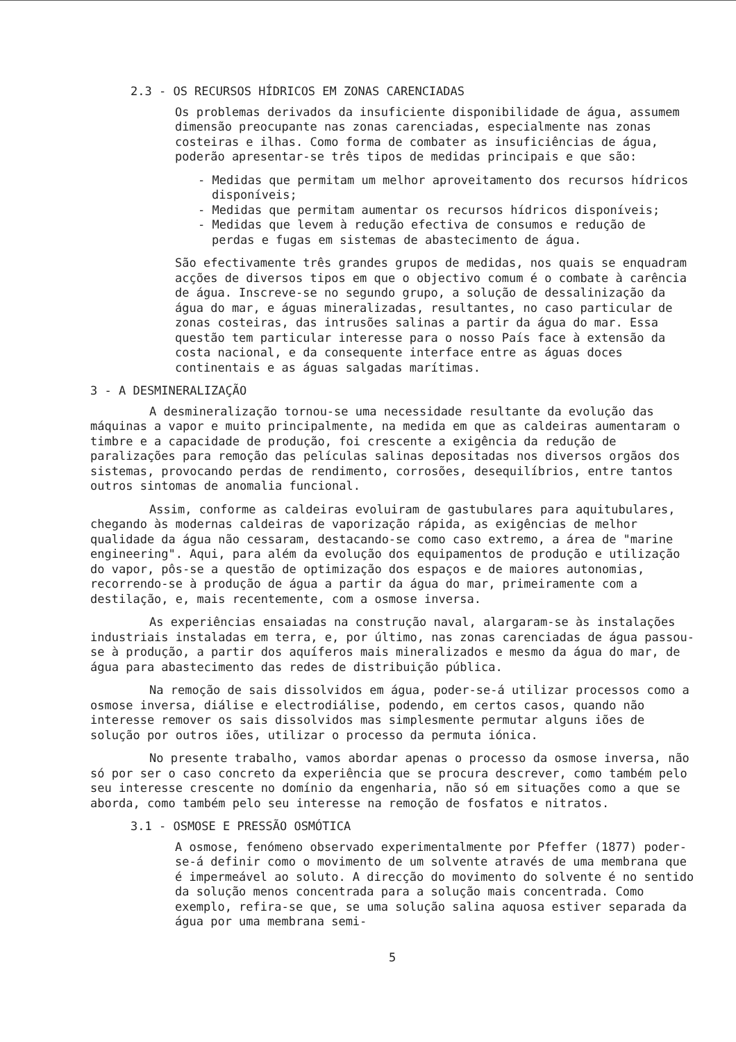2.3 - OS RECURSOS HÍDRICOS EM ZONAS CARENCIADAS
Os problemas derivados da insuficiente disponibilidade de água, assumem dimensão preocupante nas zonas carenciadas, especialmente nas zonas costeiras e ilhas. Como forma de combater as insuficiências de água, poderão apresentar-se três tipos de medidas principais e que são:
- Medidas que permitam um melhor aproveitamento dos recursos hídricos disponíveis;
- Medidas que permitam aumentar os recursos hídricos disponíveis;
- Medidas que levem à redução efectiva de consumos e redução de perdas e fugas em sistemas de abastecimento de água.
São efectivamente três grandes grupos de medidas, nos quais se enquadram acções de diversos tipos em que o objectivo comum é o combate à carência de água. Inscreve-se no segundo grupo, a solução de dessalinização da água do mar, e águas mineralizadas, resultantes, no caso particular de zonas costeiras, das intrusões salinas a partir da água do mar. Essa questão tem particular interesse para o nosso País face à extensão da costa nacional, e da consequente interface entre as águas doces continentais e as águas salgadas marítimas.
3 - A DESMINERALIZAÇÃO
A desmineralização tornou-se uma necessidade resultante da evolução das máquinas a vapor e muito principalmente, na medida em que as caldeiras aumentaram o timbre e a capacidade de produção, foi crescente a exigência da redução de paralizações para remoção das películas salinas depositadas nos diversos orgãos dos sistemas, provocando perdas de rendimento, corrosões, desequilíbrios, entre tantos outros sintomas de anomalia funcional.
Assim, conforme as caldeiras evoluiram de gastubulares para aquitubulares, chegando às modernas caldeiras de vaporização rápida, as exigências de melhor qualidade da água não cessaram, destacando-se como caso extremo, a área de "marine engineering". Aqui, para além da evolução dos equipamentos de produção e utilização do vapor, pôs-se a questão de optimização dos espaços e de maiores autonomias, recorrendo-se à produção de água a partir da água do mar, primeiramente com a destilação, e, mais recentemente, com a osmose inversa.
As experiências ensaiadas na construção naval, alargaram-se às instalações industriais instaladas em terra, e, por último, nas zonas carenciadas de água passou-se à produção, a partir dos aquíferos mais mineralizados e mesmo da água do mar, de água para abastecimento das redes de distribuição pública.
Na remoção de sais dissolvidos em água, poder-se-á utilizar processos como a osmose inversa, diálise e electrodiálise, podendo, em certos casos, quando não interesse remover os sais dissolvidos mas simplesmente permutar alguns iões de solução por outros iões, utilizar o processo da permuta iónica.
No presente trabalho, vamos abordar apenas o processo da osmose inversa, não só por ser o caso concreto da experiência que se procura descrever, como também pelo seu interesse crescente no domínio da engenharia, não só em situações como a que se aborda, como também pelo seu interesse na remoção de fosfatos e nitratos.
3.1 - OSMOSE E PRESSÃO OSMÓTICA
A osmose, fenómeno observado experimentalmente por Pfeffer (1877) poder-se-á definir como o movimento de um solvente através de uma membrana que é impermeável ao soluto. A direcção do movimento do solvente é no sentido da solução menos concentrada para a solução mais concentrada. Como exemplo, refira-se que, se uma solução salina aquosa estiver separada da água por uma membrana semi-
5